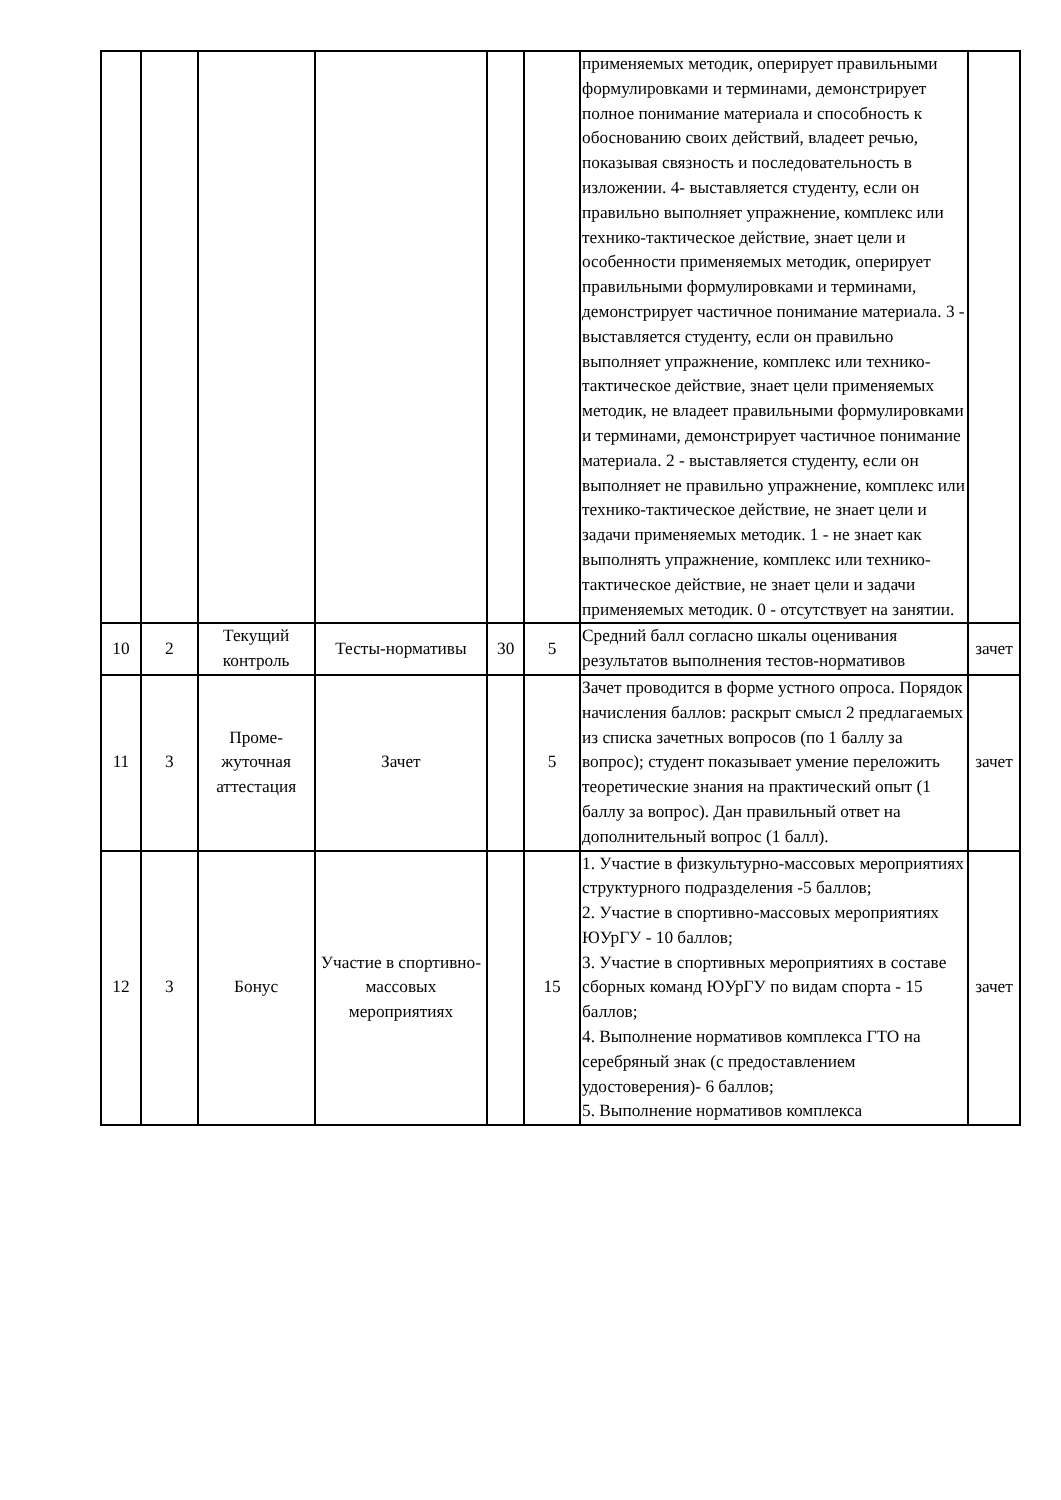| | | | | | | применяемых методик, оперирует правильными формулировками и терминами, демонстрирует полное понимание материала и способность к обоснованию своих действий, владеет речью, показывая связность и последовательность в изложении. 4- выставляется студенту, если он правильно выполняет упражнение, комплекс или технико-тактическое действие, знает цели и особенности применяемых методик, оперирует правильными формулировками и терминами, демонстрирует частичное понимание материала. 3 - выставляется студенту, если он правильно выполняет упражнение, комплекс или технико-тактическое действие, знает цели применяемых методик, не владеет правильными формулировками и терминами, демонстрирует частичное понимание материала. 2 - выставляется студенту, если он выполняет не правильно упражнение, комплекс или технико-тактическое действие, не знает цели и задачи применяемых методик. 1 - не знает как выполнять упражнение, комплекс или технико-тактическое действие, не знает цели и задачи применяемых методик. 0 - отсутствует на занятии. | |
| 10 | 2 | Текущий контроль | Тесты-нормативы | 30 | 5 | Средний балл согласно шкалы оценивания результатов выполнения тестов-нормативов | зачет |
| 11 | 3 | Проме-жуточная аттестация | Зачет | | 5 | Зачет проводится в форме устного опроса. Порядок начисления баллов: раскрыт смысл 2 предлагаемых из списка зачетных вопросов (по 1 баллу за вопрос); студент показывает умение переложить теоретические знания на практический опыт (1 баллу за вопрос). Дан правильный ответ на дополнительный вопрос (1 балл). | зачет |
| 12 | 3 | Бонус | Участие в спортивно-массовых мероприятиях | | 15 | 1. Участие в физкультурно-массовых мероприятиях структурного подразделения -5 баллов; 2. Участие в спортивно-массовых мероприятиях ЮУрГУ - 10 баллов; 3. Участие в спортивных мероприятиях в составе сборных команд ЮУрГУ по видам спорта - 15 баллов; 4. Выполнение нормативов комплекса ГТО на серебряный знак (с предоставлением удостоверения)- 6 баллов; 5. Выполнение нормативов комплекса | зачет |